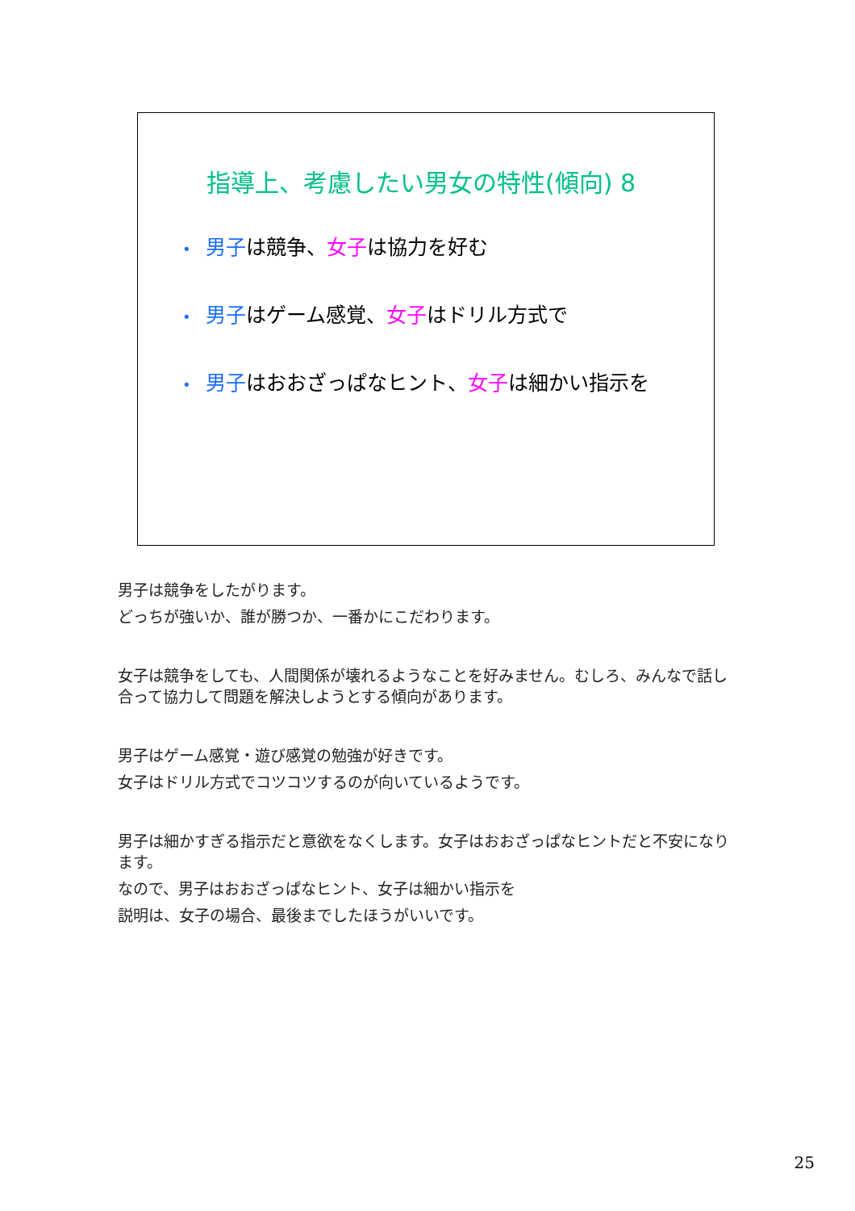指導上、考慮したい男女の特性(傾向) 8
• 男子は競争、女子は協力を好む
• 男子はゲーム感覚、女子はドリル方式で
• 男子はおおざっぱなヒント、女子は細かい指示を
男子は競争をしたがります。
どっちが強いか、誰が勝つか、一番かにこだわります。
女子は競争をしても、人間関係が壊れるようなことを好みません。むしろ、みんなで話し合って協力して問題を解決しようとする傾向があります。
男子はゲーム感覚・遊び感覚の勉強が好きです。
女子はドリル方式でコツコツするのが向いているようです。
男子は細かすぎる指示だと意欲をなくします。女子はおおざっぱなヒントだと不安になります。
なので、男子はおおざっぱなヒント、女子は細かい指示を
説明は、女子の場合、最後までしたほうがいいです。
25